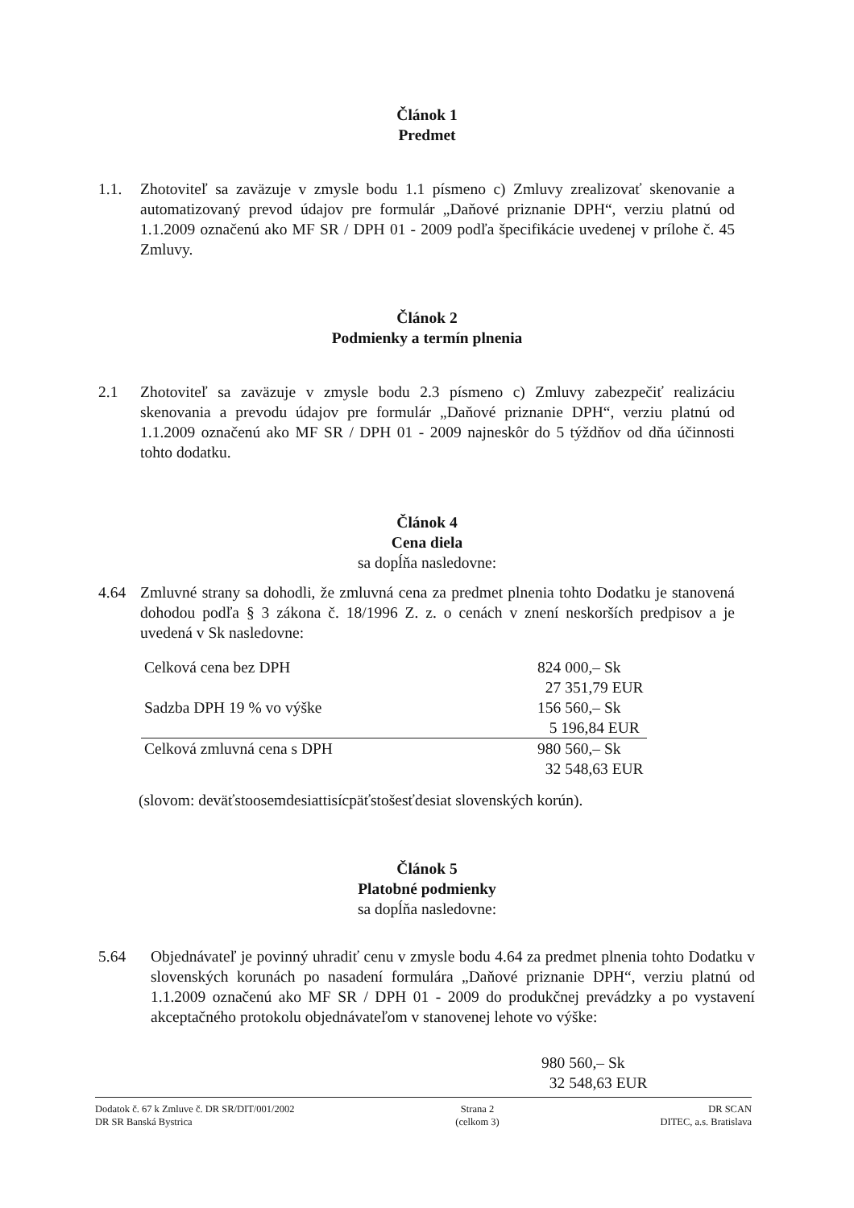Článok 1
Predmet
1.1. Zhotoviteľ sa zaväzuje v zmysle bodu 1.1 písmeno c) Zmluvy zrealizovať skenovanie a automatizovaný prevod údajov pre formulár „Daňové priznanie DPH“, verziu platnú od 1.1.2009 označenú ako MF SR / DPH 01 - 2009 podľa špecifikácie uvedenej v prílohe č. 45 Zmluvy.
Článok 2
Podmienky a termín plnenia
2.1 Zhotoviteľ sa zaväzuje v zmysle bodu 2.3 písmeno c) Zmluvy zabezpečiť realizáciu skenovania a prevodu údajov pre formulár „Daňové priznanie DPH“, verziu platnú od 1.1.2009 označenú ako MF SR / DPH 01 - 2009 najneskôr do 5 týždňov od dňa účinnosti tohto dodatku.
Článok 4
Cena diela
sa dopĺňa nasledovne:
4.64 Zmluvné strany sa dohodli, že zmluvná cena za predmet plnenia tohto Dodatku je stanovená dohodou podľa § 3 zákona č. 18/1996 Z. z. o cenách v znení neskorších predpisov a je uvedená v Sk nasledovne:
| Celková cena bez DPH | 824 000,– Sk 27 351,79 EUR |
| Sadzba DPH 19 % vo výške | 156 560,– Sk 5 196,84 EUR |
| Celková zmluvná cena s DPH | 980 560,– Sk 32 548,63 EUR |
(slovom: deväťstoosemdesiattisícpäťstošesťdesiat slovenských korún).
Článok 5
Platobné podmienky
sa dopĺňa nasledovne:
5.64 Objednávateľ je povinný uhradiť cenu v zmysle bodu 4.64 za predmet plnenia tohto Dodatku v slovenských korunách po nasadení formulára „Daňové priznanie DPH“, verziu platnú od 1.1.2009 označenú ako MF SR / DPH 01 - 2009 do produkčnej prevádzky a po vystavení akceptačného protokolu objednávateľom v stanovenej lehote vo výške:
980 560,– Sk
32 548,63 EUR
Dodatok č. 67 k Zmluve č. DR SR/DIT/001/2002
DR SR Banská Bystrica
Strana 2
(celkom 3)
DR SCAN
DITEC, a.s. Bratislava